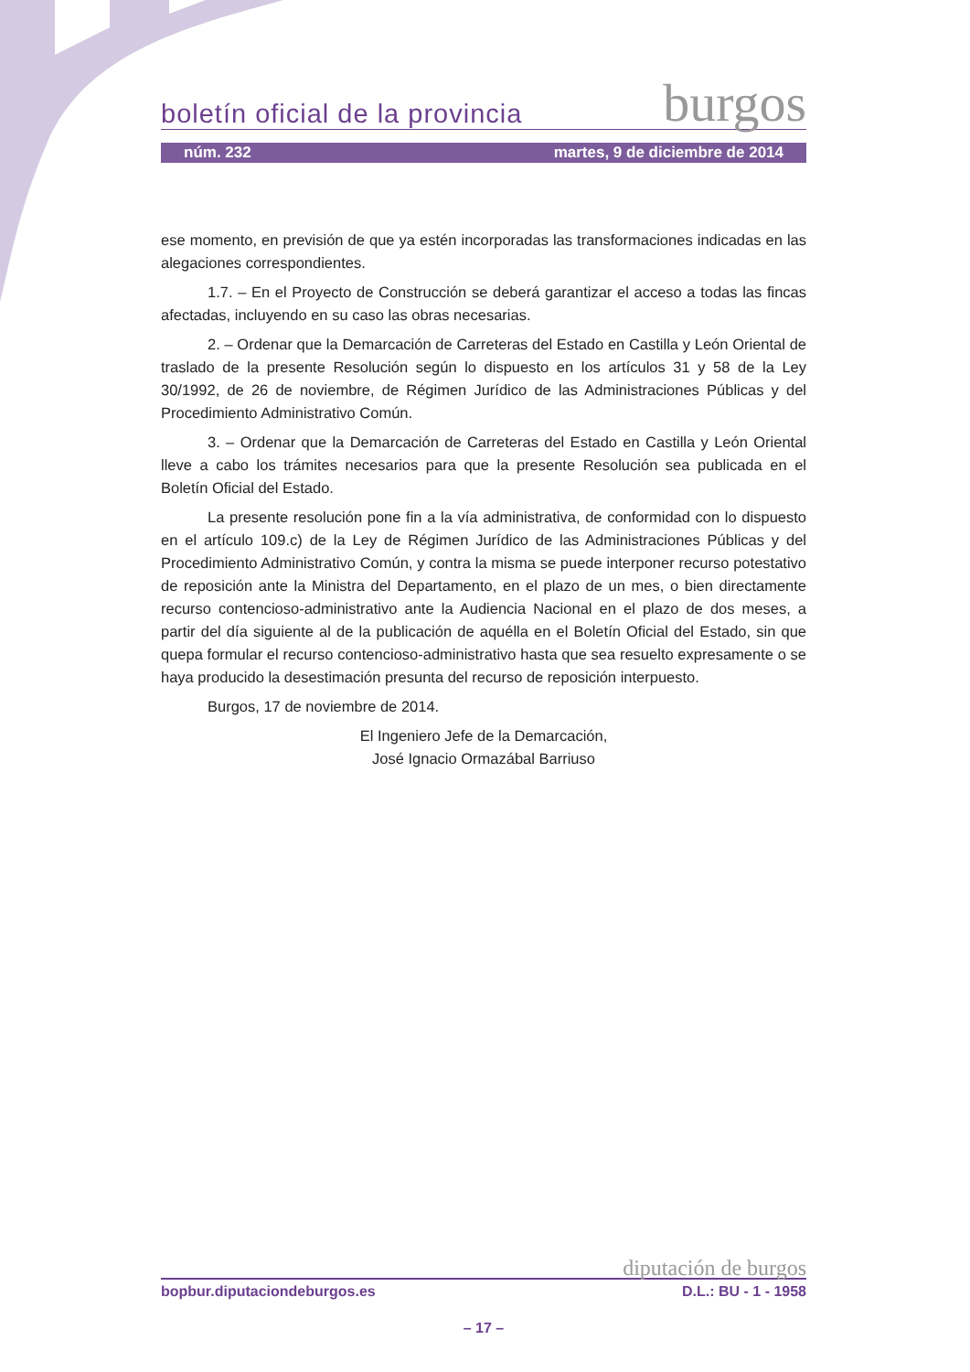boletín oficial de la provincia burgos
núm. 232 martes, 9 de diciembre de 2014
ese momento, en previsión de que ya estén incorporadas las transformaciones indicadas en las alegaciones correspondientes.
1.7. – En el Proyecto de Construcción se deberá garantizar el acceso a todas las fincas afectadas, incluyendo en su caso las obras necesarias.
2. – Ordenar que la Demarcación de Carreteras del Estado en Castilla y León Oriental de traslado de la presente Resolución según lo dispuesto en los artículos 31 y 58 de la Ley 30/1992, de 26 de noviembre, de Régimen Jurídico de las Administraciones Públicas y del Procedimiento Administrativo Común.
3. – Ordenar que la Demarcación de Carreteras del Estado en Castilla y León Oriental lleve a cabo los trámites necesarios para que la presente Resolución sea publicada en el Boletín Oficial del Estado.
La presente resolución pone fin a la vía administrativa, de conformidad con lo dispuesto en el artículo 109.c) de la Ley de Régimen Jurídico de las Administraciones Públicas y del Procedimiento Administrativo Común, y contra la misma se puede interponer recurso potestativo de reposición ante la Ministra del Departamento, en el plazo de un mes, o bien directamente recurso contencioso-administrativo ante la Audiencia Nacional en el plazo de dos meses, a partir del día siguiente al de la publicación de aquélla en el Boletín Oficial del Estado, sin que quepa formular el recurso contencioso-administrativo hasta que sea resuelto expresamente o se haya producido la desestimación presunta del recurso de reposición interpuesto.
Burgos, 17 de noviembre de 2014.
El Ingeniero Jefe de la Demarcación,
José Ignacio Ormazábal Barriuso
diputación de burgos
bopbur.diputaciondeburgos.es D.L.: BU - 1 - 1958
– 17 –